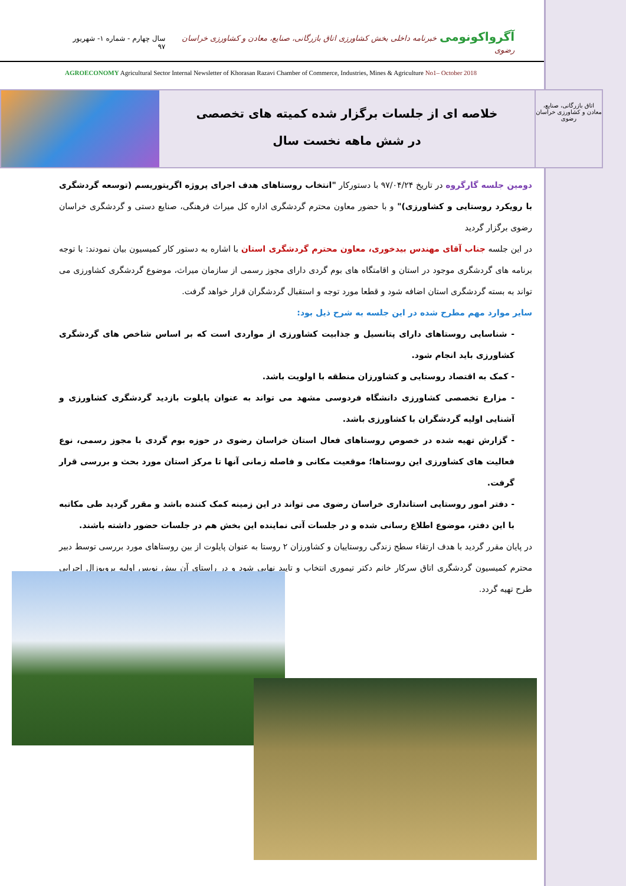آگرواکونومی خبرنامه داخلی بخش کشاورزی اتاق بازرگانی، صنایع، معادن و کشاورزی خراسان رضوی
سال چهارم - شماره ۱- شهریور ۹۷
AGROECONOMY Agricultural Sector Internal Newsletter of Khorasan Razavi Chamber of Commerce, Industries, Mines & Agriculture No1– October 2018
اتاق بازرگانی، صنایع، معادن و کشاورزی خراسان رضوی
خلاصه ای از جلسات برگزار شده کمیته های تخصصی
در شش ماهه نخست سال
دومین جلسه گارگروه در تاریخ ۹۷/۰۴/۲۴ با دستورکار "انتخاب روستاهای هدف اجرای پروژه اگریتوریسم (توسعه گردشگری با رویکرد روستایی و کشاورزی)" و با حضور معاون محترم گردشگری اداره کل میراث فرهنگی، صنایع دستی و گردشگری خراسان رضوی برگزار گردید
در این جلسه جناب آقای مهندس بیدخوری، معاون محترم گردشگری استان با اشاره به دستور کار کمیسیون بیان نمودند: با توجه برنامه های گردشگری موجود در استان و اقامتگاه های بوم گردی دارای مجوز رسمی از سازمان میراث، موضوع گردشگری کشاورزی می تواند به بسته گردشگری استان اضافه شود و قطعا مورد توجه و استقبال گردشگران قرار خواهد گرفت.
سایر موارد مهم مطرح شده در این جلسه به شرح ذیل بود:
- شناسایی روستاهای دارای پتانسیل و جذابیت کشاورزی از مواردی است که بر اساس شاخص های گردشگری کشاورزی باید انجام شود.
- کمک به اقتصاد روستایی و کشاورزان منطقه با اولویت باشد.
- مزارع تخصصی کشاورزی دانشگاه فردوسی مشهد می تواند به عنوان پایلوت بازدید گردشگری کشاورزی و آشنایی اولیه گردشگران با کشاورزی باشد.
- گزارش تهیه شده در خصوص روستاهای فعال استان خراسان رضوی در حوزه بوم گردی با مجوز رسمی، نوع فعالیت های کشاورزی این روستاها؛ موقعیت مکانی و فاصله زمانی آنها تا مرکز استان مورد بحث و بررسی قرار گرفت.
- دفتر امور روستایی استانداری خراسان رضوی می تواند در این زمینه کمک کننده باشد و مقرر گردید طی مکاتبه با این دفتر، موضوع اطلاع رسانی شده و در جلسات آتی نماینده این بخش هم در جلسات حضور داشته باشند.
در پایان مقرر گردید با هدف ارتقاء سطح زندگی روستاییان و کشاورزان ۲ روستا به عنوان پایلوت از بین روستاهای مورد بررسی توسط دبیر محترم کمیسیون گردشگری اتاق سرکار خانم دکتر تیموری انتخاب و تایید نهایی شود و در راستای آن پیش نویس اولیه پروپوزال اجرایی طرح تهیه گردد.